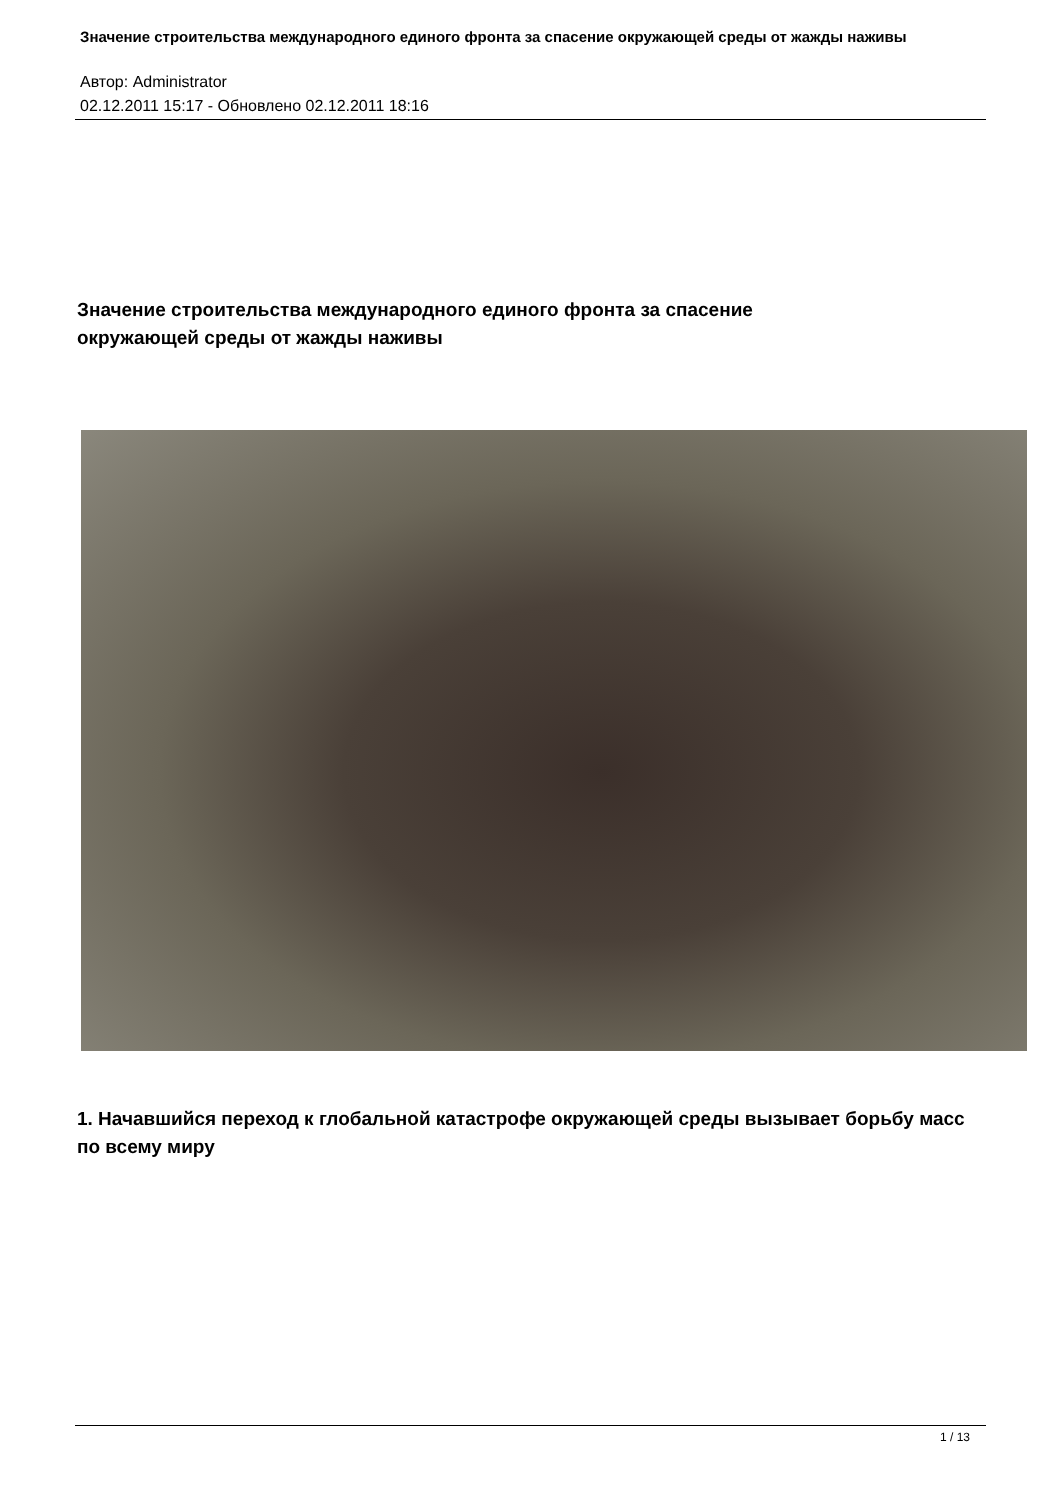Значение строительства международного единого фронта за спасение окружающей среды от жажды наживы
Автор: Administrator
02.12.2011 15:17 - Обновлено 02.12.2011 18:16
Значение строительства международного единого фронта за спасение окружающей среды от жажды наживы
1. Начавшийся переход к глобальной катастрофе окружающей среды вызывает борьбу масс по всему миру
1 / 13